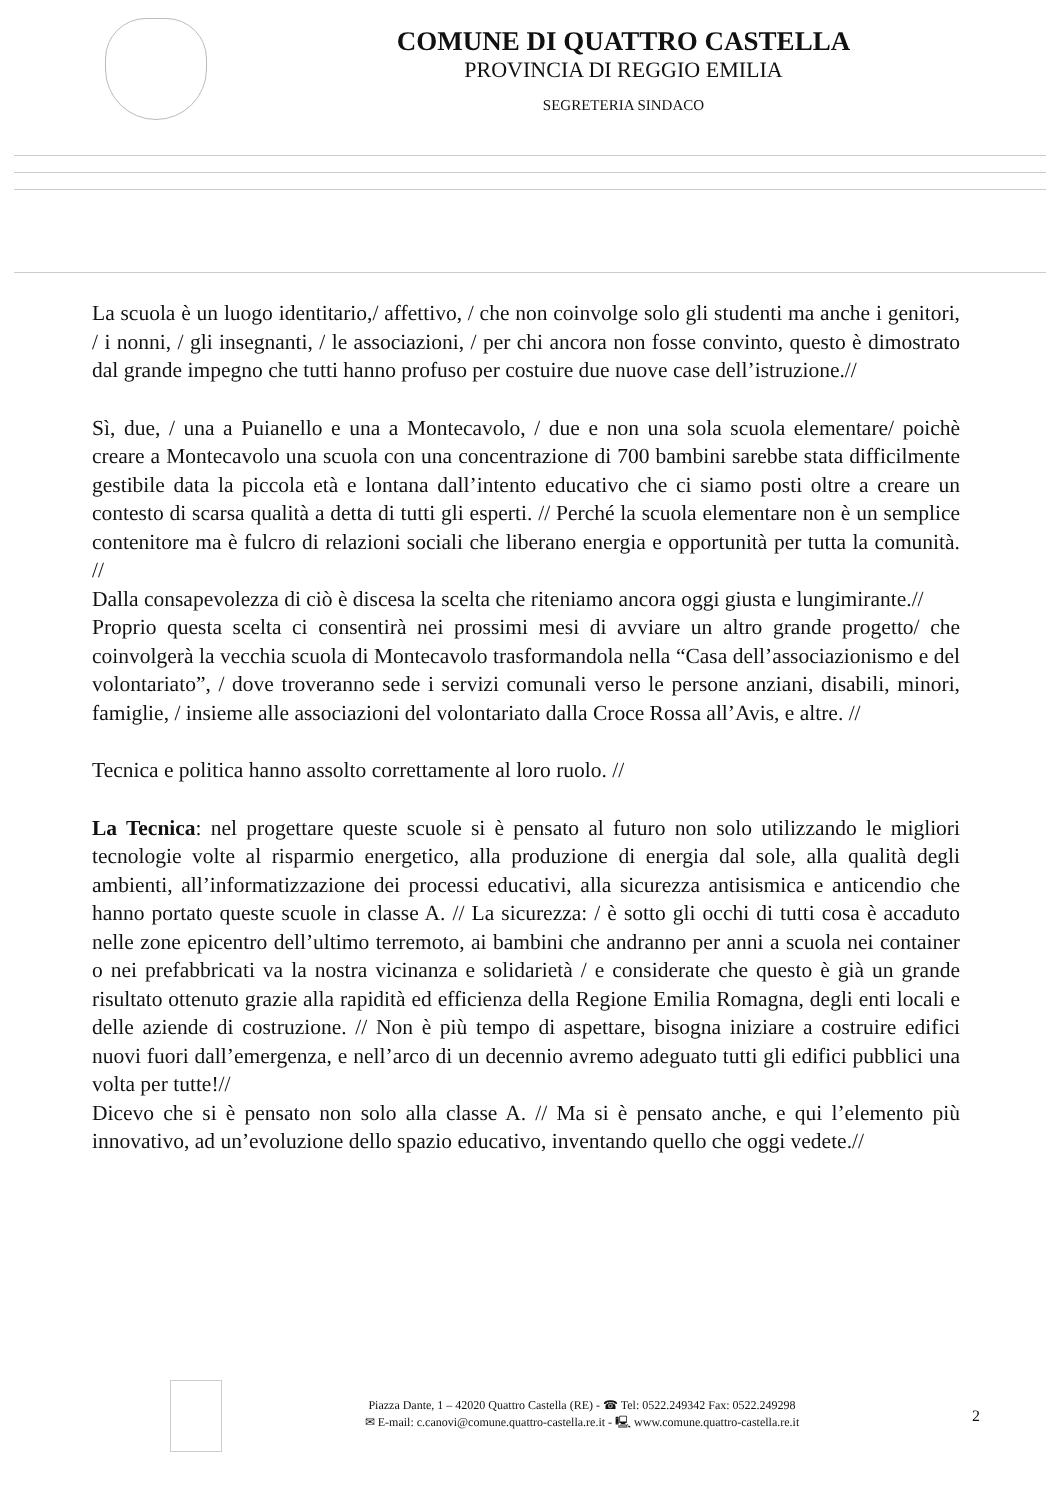COMUNE DI QUATTRO CASTELLA
PROVINCIA DI REGGIO EMILIA
SEGRETERIA SINDACO
La scuola è un luogo identitario,/ affettivo, / che non coinvolge solo gli studenti ma anche i genitori, / i nonni, / gli insegnanti, / le associazioni, / per chi ancora non fosse convinto, questo è dimostrato dal grande impegno che tutti hanno profuso per costuire due nuove case dell’istruzione.//
Sì, due, / una a Puianello e una a Montecavolo, / due e non una sola scuola elementare/ poichè creare a Montecavolo una scuola con una concentrazione di 700 bambini sarebbe stata difficilmente gestibile data la piccola età e lontana dall’intento educativo che ci siamo posti oltre a creare un contesto di scarsa qualità a detta di tutti gli esperti. // Perché la scuola elementare non è un semplice contenitore ma è fulcro di relazioni sociali che liberano energia e opportunità per tutta la comunità. //
Dalla consapevolezza di ciò è discesa la scelta che riteniamo ancora oggi giusta e lungimirante.//
Proprio questa scelta ci consentirà nei prossimi mesi di avviare un altro grande progetto/ che coinvolgerà la vecchia scuola di Montecavolo trasformandola nella “Casa dell’associazionismo e del volontariato”, / dove troveranno sede i servizi comunali verso le persone anziani, disabili, minori, famiglie, / insieme alle associazioni del volontariato dalla Croce Rossa all’Avis, e altre. //
Tecnica e politica hanno assolto correttamente al loro ruolo. //
La Tecnica: nel progettare queste scuole si è pensato al futuro non solo utilizzando le migliori tecnologie volte al risparmio energetico, alla produzione di energia dal sole, alla qualità degli ambienti, all’informatizzazione dei processi educativi, alla sicurezza antisismica e anticendio che hanno portato queste scuole in classe A. // La sicurezza: / è sotto gli occhi di tutti cosa è accaduto nelle zone epicentro dell’ultimo terremoto, ai bambini che andranno per anni a scuola nei container o nei prefabbricati va la nostra vicinanza e solidarietà / e considerate che questo è già un grande risultato ottenuto grazie alla rapidità ed efficienza della Regione Emilia Romagna, degli enti locali e delle aziende di costruzione. // Non è più tempo di aspettare, bisogna iniziare a costruire edifici nuovi fuori dall’emergenza, e nell’arco di un decennio avremo adeguato tutti gli edifici pubblici una volta per tutte!//
Dicevo che si è pensato non solo alla classe A. // Ma si è pensato anche, e qui l’elemento più innovativo, ad un’evoluzione dello spazio educativo, inventando quello che oggi vedete.//
Piazza Dante, 1 – 42020 Quattro Castella (RE) - ☎ Tel: 0522.249342 Fax: 0522.249298
✉ E-mail: c.canovi@comune.quattro-castella.re.it - 🖳 www.comune.quattro-castella.re.it
2